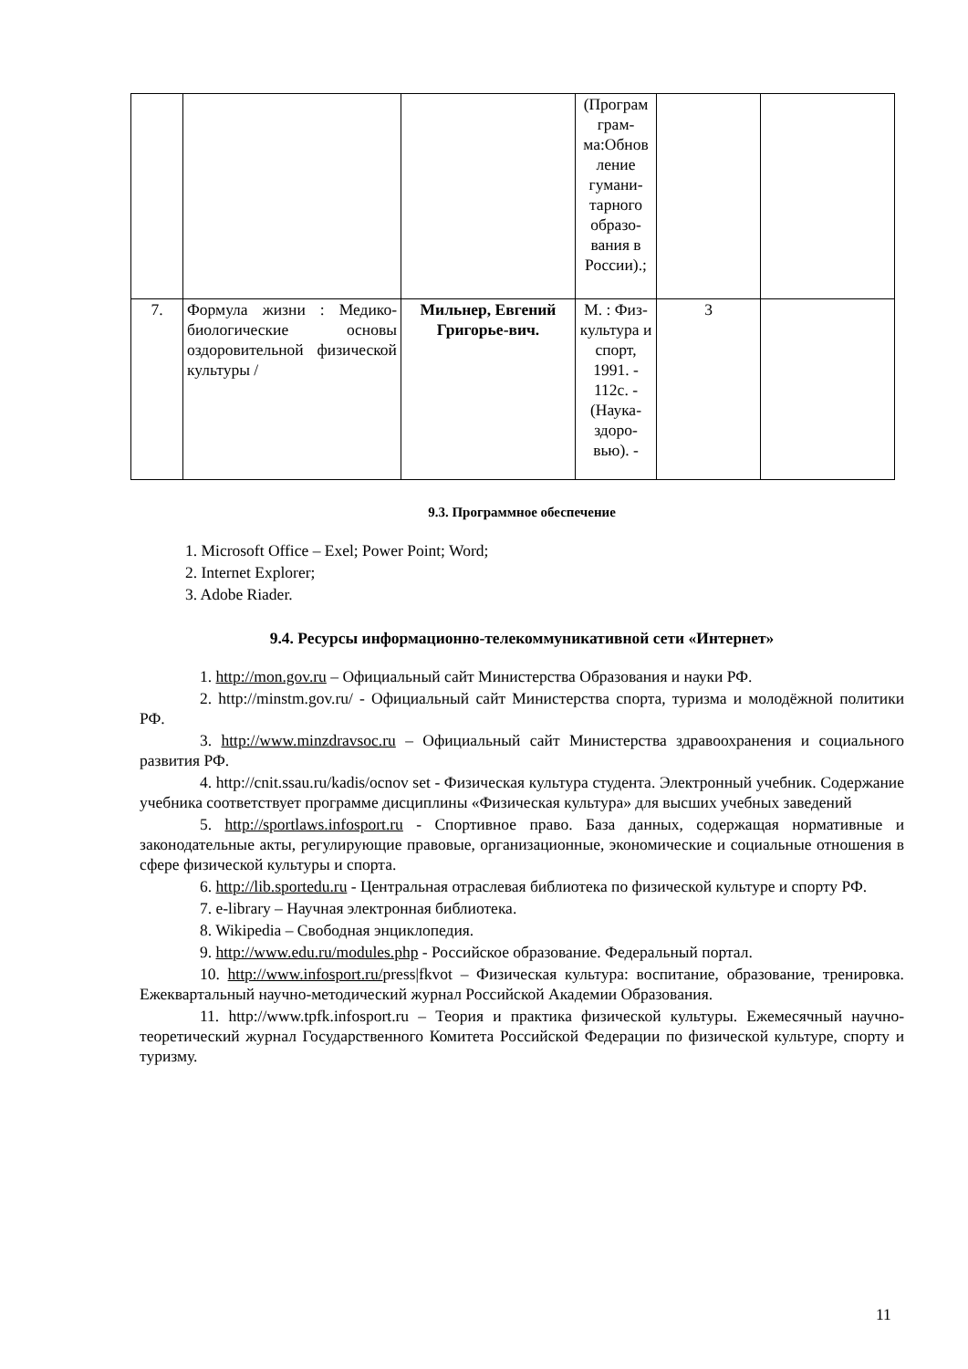| | | | (Програм грам-ма:Обнов ление гумани-тарного образо-вания в России).; | | |
| 7. | Формула жизни : Медико-биологические основы оздоровительной физической культуры / | Мильнер, Евгений Григорье-вич. | М. : Физ-культура и спорт, 1991. - 112с. - (Наука-здоро-вью). - | 3 | |
9.3. Программное обеспечение
1. Microsoft Office – Exel; Power Point; Word;
2. Internet Explorer;
3. Adobe Riader.
9.4. Ресурсы информационно-телекоммуникативной сети «Интернет»
1. http://mon.gov.ru – Официальный сайт Министерства Образования и науки РФ.
2. http://minstm.gov.ru/ - Официальный сайт Министерства спорта, туризма и молодёжной политики РФ.
3. http://www.minzdravsoc.ru – Официальный сайт Министерства здравоохранения и социального развития РФ.
4. http://cnit.ssau.ru/kadis/ocnov set - Физическая культура студента. Электронный учебник. Содержание учебника соответствует программе дисциплины «Физическая культура» для высших учебных заведений
5. http://sportlaws.infosport.ru - Спортивное право. База данных, содержащая нормативные и законодательные акты, регулирующие правовые, организационные, экономические и социальные отношения в сфере физической культуры и спорта.
6. http://lib.sportedu.ru - Центральная отраслевая библиотека по физической культуре и спорту РФ.
7. e-library – Научная электронная библиотека.
8. Wikipedia – Свободная энциклопедия.
9. http://www.edu.ru/modules.php - Российское образование. Федеральный портал.
10. http://www.infosport.ru/press|fkvot – Физическая культура: воспитание, образование, тренировка. Ежеквартальный научно-методический журнал Российской Академии Образования.
11. http://www.tpfk.infosport.ru – Теория и практика физической культуры. Ежемесячный научно-теоретический журнал Государственного Комитета Российской Федерации по физической культуре, спорту и туризму.
11